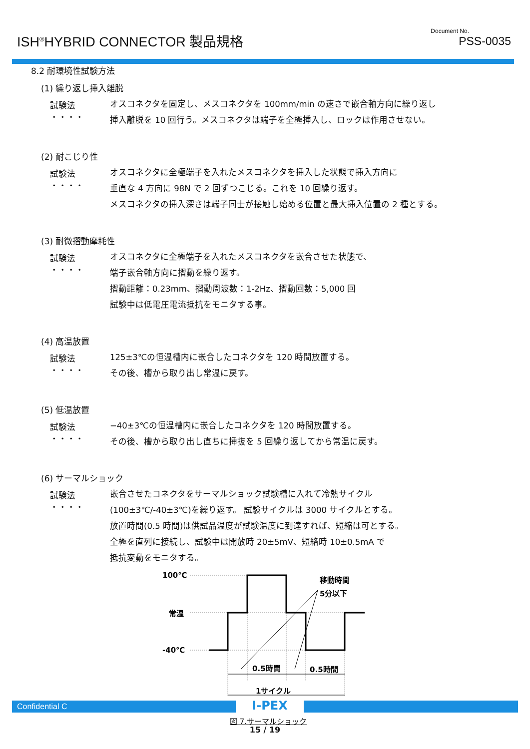ISH<sup>®</sup>HYBRID CONNECTOR 製品規格
Document No.
PSS-0035
8.2 耐環境性試験方法
(1) 繰り返し挿入離脱
試験法 ・・・・
オスコネクタを固定し、メスコネクタを 100mm/min の速さで嵌合軸方向に繰り返し
挿入離脱を 10 回行う。メスコネクタは端子を全極挿入し、ロックは作用させない。
(2) 耐こじり性
試験法 ・・・・
オスコネクタに全極端子を入れたメスコネクタを挿入した状態で挿入方向に
垂直な 4 方向に 98N で 2 回ずつこじる。これを 10 回繰り返す。
メスコネクタの挿入深さは端子同士が接触し始める位置と最大挿入位置の 2 種とする。
(3) 耐微摺動摩耗性
試験法 ・・・・
オスコネクタに全極端子を入れたメスコネクタを嵌合させた状態で、
端子嵌合軸方向に摺動を繰り返す。
摺動距離：0.23mm、摺動周波数：1-2Hz、摺動回数：5,000 回
試験中は低電圧電流抵抗をモニタする事。
(4) 高温放置
試験法 ・・・・
125±3℃の恒温槽内に嵌合したコネクタを 120 時間放置する。
その後、槽から取り出し常温に戻す。
(5) 低温放置
試験法 ・・・・
−40±3℃の恒温槽内に嵌合したコネクタを 120 時間放置する。
その後、槽から取り出し直ちに挿抜を 5 回繰り返してから常温に戻す。
(6) サーマルショック
試験法 ・・・・
嵌合させたコネクタをサーマルショック試験槽に入れて冷熱サイクル
(100±3℃/-40±3℃)を繰り返す。 試験サイクルは 3000 サイクルとする。
放置時間(0.5 時間)は供試品温度が試験温度に到達すれば、短縮は可とする。
全極を直列に接続し、試験中は開放時 20±5mV、短絡時 10±0.5mA で
抵抗変動をモニタする。
100℃
常温
-40℃
移動時間
5分以下
0.5時間
0.5時間
1サイクル
図 7.サーマルショック
Confidential C
I-PEX
15 / 19